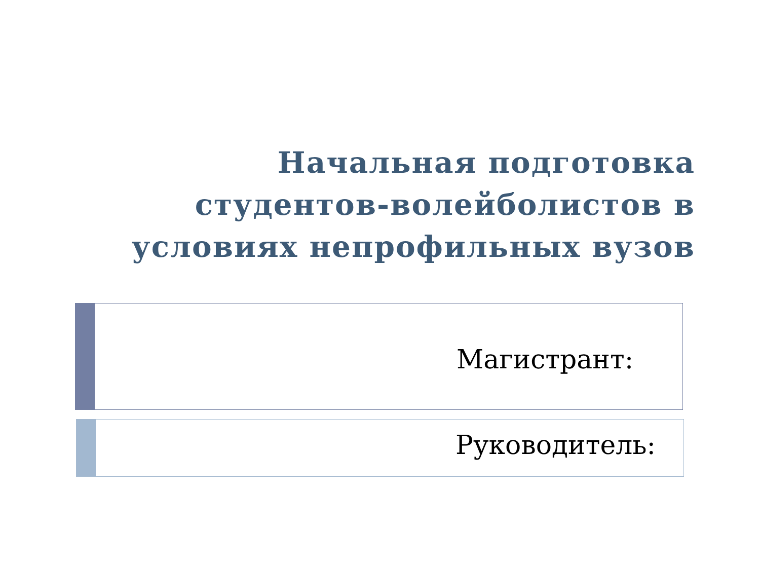Начальная подготовка
студентов-волейболистов в
условиях непрофильных вузов
Магистрант:
Руководитель: